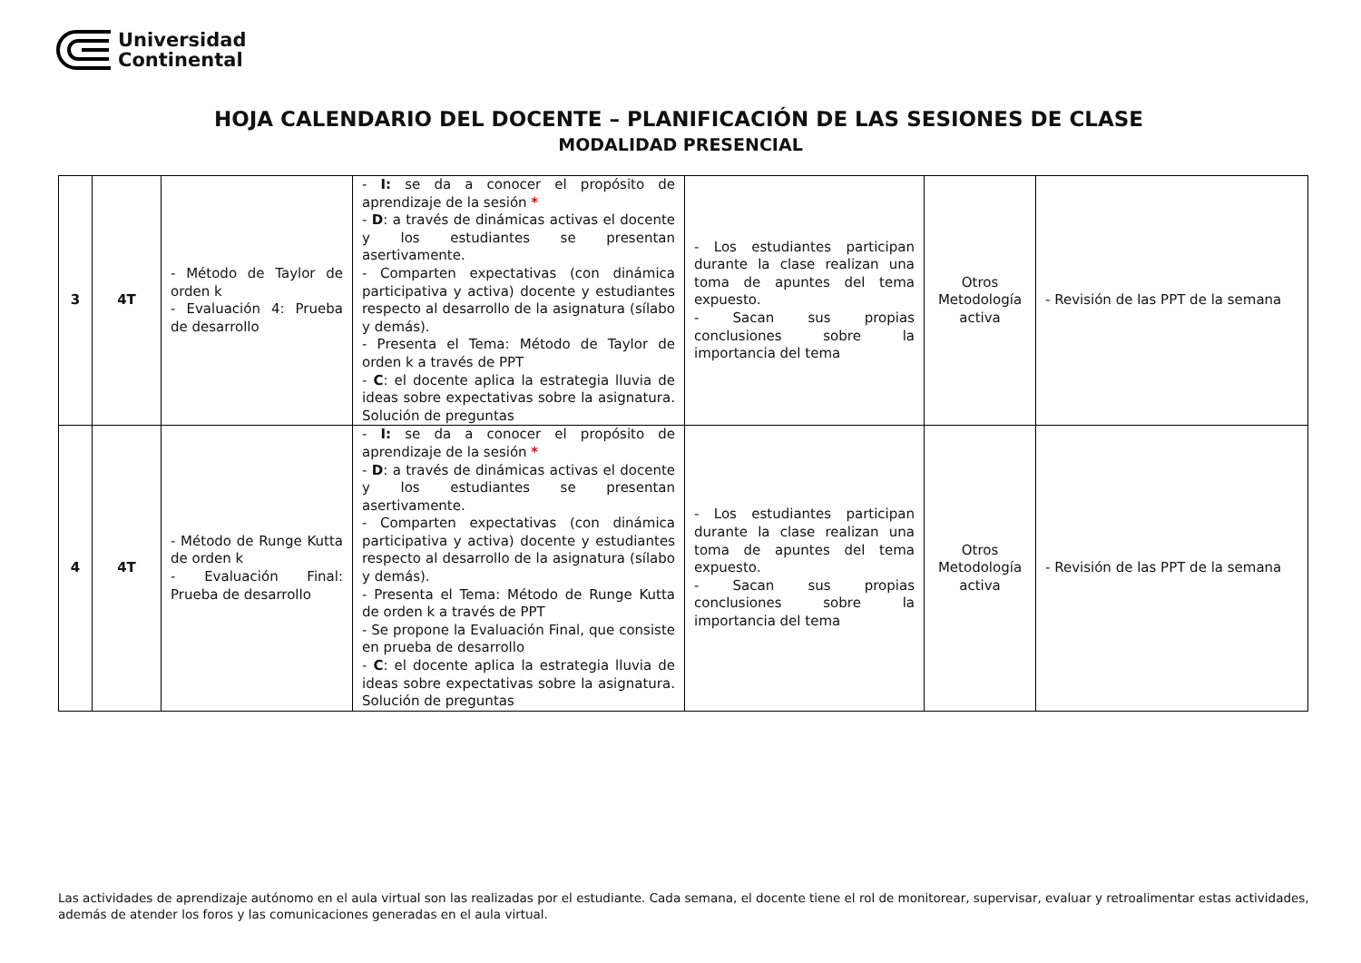Universidad
Continental
HOJA CALENDARIO DEL DOCENTE – PLANIFICACIÓN DE LAS SESIONES DE CLASE
MODALIDAD PRESENCIAL
| 3 | 4T | - Método de Taylor de orden k - Evaluación 4: Prueba de desarrollo | - I: se da a conocer el propósito de aprendizaje de la sesión * - D : a través de dinámicas activas el docente y los estudiantes se presentan asertivamente. - Comparten expectativas (con dinámica participativa y activa) docente y estudiantes respecto al desarrollo de la asignatura (sílabo y demás). - Presenta el Tema: Método de Taylor de orden k a través de PPT - C : el docente aplica la estrategia lluvia de ideas sobre expectativas sobre la asignatura. Solución de preguntas | - Los estudiantes participan durante la clase realizan una toma de apuntes del tema expuesto. - Sacan sus propias conclusiones sobre la importancia del tema | Otros Metodología activa | - Revisión de las PPT de la semana |
| 4 | 4T | - Método de Runge Kutta de orden k - Evaluación Final: Prueba de desarrollo | - I: se da a conocer el propósito de aprendizaje de la sesión * - D : a través de dinámicas activas el docente y los estudiantes se presentan asertivamente. - Comparten expectativas (con dinámica participativa y activa) docente y estudiantes respecto al desarrollo de la asignatura (sílabo y demás). - Presenta el Tema: Método de Runge Kutta de orden k a través de PPT - Se propone la Evaluación Final, que consiste en prueba de desarrollo - C : el docente aplica la estrategia lluvia de ideas sobre expectativas sobre la asignatura. Solución de preguntas | - Los estudiantes participan durante la clase realizan una toma de apuntes del tema expuesto. - Sacan sus propias conclusiones sobre la importancia del tema | Otros Metodología activa | - Revisión de las PPT de la semana |
Las actividades de aprendizaje autónomo en el aula virtual son las realizadas por el estudiante. Cada semana, el docente tiene el rol de monitorear, supervisar, evaluar y retroalimentar estas actividades, además de atender los foros y las comunicaciones generadas en el aula virtual.